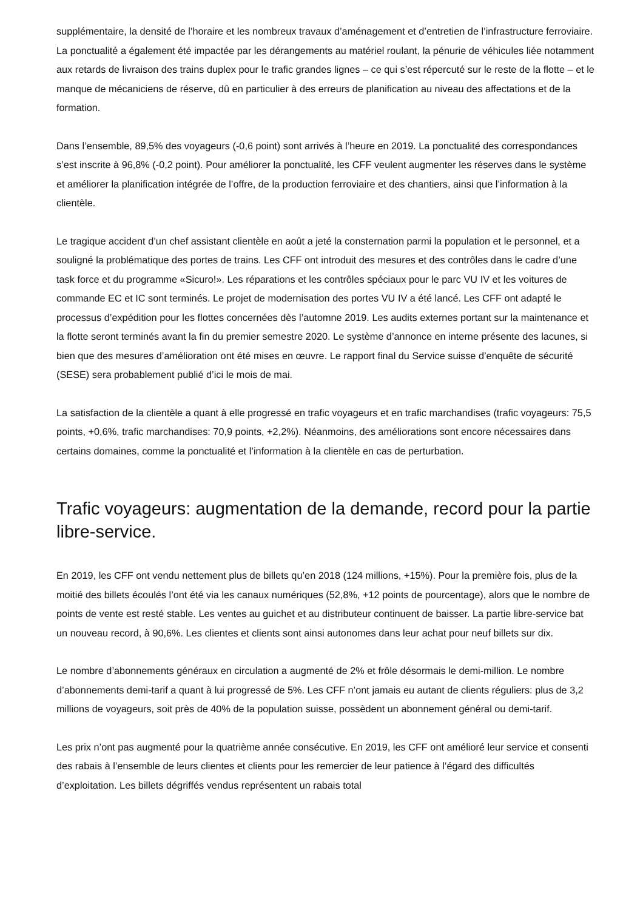supplémentaire, la densité de l’horaire et les nombreux travaux d’aménagement et d’entretien de l’infrastructure ferroviaire. La ponctualité a également été impactée par les dérangements au matériel roulant, la pénurie de véhicules liée notamment aux retards de livraison des trains duplex pour le trafic grandes lignes – ce qui s’est répercuté sur le reste de la flotte – et le manque de mécaniciens de réserve, dû en particulier à des erreurs de planification au niveau des affectations et de la formation.
Dans l’ensemble, 89,5% des voyageurs (-0,6 point) sont arrivés à l’heure en 2019. La ponctualité des correspondances s’est inscrite à 96,8% (-0,2 point). Pour améliorer la ponctualité, les CFF veulent augmenter les réserves dans le système et améliorer la planification intégrée de l’offre, de la production ferroviaire et des chantiers, ainsi que l’information à la clientèle.
Le tragique accident d’un chef assistant clientèle en août a jeté la consternation parmi la population et le personnel, et a souligné la problématique des portes de trains. Les CFF ont introduit des mesures et des contrôles dans le cadre d’une task force et du programme «Sicuro!». Les réparations et les contrôles spéciaux pour le parc VU IV et les voitures de commande EC et IC sont terminés. Le projet de modernisation des portes VU IV a été lancé. Les CFF ont adapté le processus d’expédition pour les flottes concernées dès l’automne 2019. Les audits externes portant sur la maintenance et la flotte seront terminés avant la fin du premier semestre 2020. Le système d’annonce en interne présente des lacunes, si bien que des mesures d’amélioration ont été mises en œuvre. Le rapport final du Service suisse d’enquête de sécurité (SESE) sera probablement publié d’ici le mois de mai.
La satisfaction de la clientèle a quant à elle progressé en trafic voyageurs et en trafic marchandises (trafic voyageurs: 75,5 points, +0,6%, trafic marchandises: 70,9 points, +2,2%). Néanmoins, des améliorations sont encore nécessaires dans certains domaines, comme la ponctualité et l’information à la clientèle en cas de perturbation.
Trafic voyageurs: augmentation de la demande, record pour la partie libre-service.
En 2019, les CFF ont vendu nettement plus de billets qu’en 2018 (124 millions, +15%). Pour la première fois, plus de la moitié des billets écoulés l’ont été via les canaux numériques (52,8%, +12 points de pourcentage), alors que le nombre de points de vente est resté stable. Les ventes au guichet et au distributeur continuent de baisser. La partie libre-service bat un nouveau record, à 90,6%. Les clientes et clients sont ainsi autonomes dans leur achat pour neuf billets sur dix.
Le nombre d’abonnements généraux en circulation a augmenté de 2% et frôle désormais le demi-million. Le nombre d’abonnements demi-tarif a quant à lui progressé de 5%. Les CFF n’ont jamais eu autant de clients réguliers: plus de 3,2 millions de voyageurs, soit près de 40% de la population suisse, possèdent un abonnement général ou demi-tarif.
Les prix n’ont pas augmenté pour la quatrième année consécutive. En 2019, les CFF ont amélioré leur service et consenti des rabais à l’ensemble de leurs clientes et clients pour les remercier de leur patience à l’égard des difficultés d’exploitation. Les billets dégriffés vendus représentent un rabais total